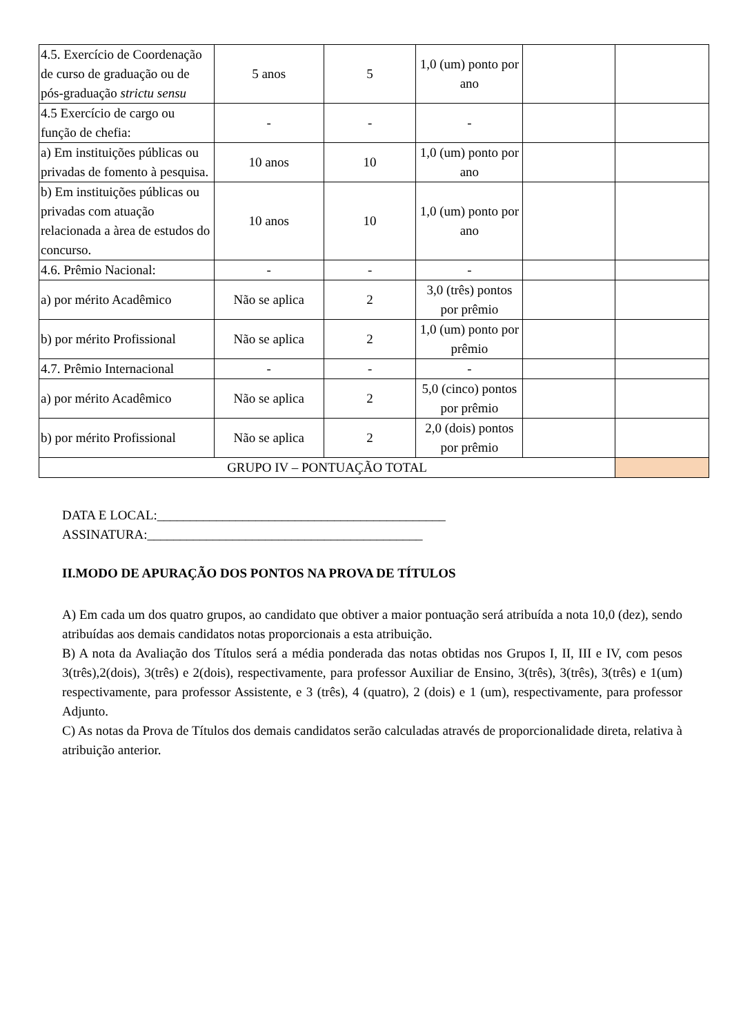| 4.5. Exercício de Coordenação de curso de graduação ou de pós-graduação strictu sensu | 5 anos | 5 | 1,0 (um) ponto por ano | | |
| 4.5 Exercício de cargo ou função de chefia: | - | - | - | | |
| a) Em instituições públicas ou privadas de fomento à pesquisa. | 10 anos | 10 | 1,0 (um) ponto por ano | | |
| b) Em instituições públicas ou privadas com atuação relacionada a àrea de estudos do concurso. | 10 anos | 10 | 1,0 (um) ponto por ano | | |
| 4.6. Prêmio Nacional: | - | - | - | | |
| a) por mérito Acadêmico | Não se aplica | 2 | 3,0 (três) pontos por prêmio | | |
| b) por mérito Profissional | Não se aplica | 2 | 1,0 (um) ponto por prêmio | | |
| 4.7. Prêmio Internacional | - | - | - | | |
| a) por mérito Acadêmico | Não se aplica | 2 | 5,0 (cinco) pontos por prêmio | | |
| b) por mérito Profissional | Não se aplica | 2 | 2,0 (dois) pontos por prêmio | | |
| GRUPO IV – PONTUAÇÃO TOTAL | | | | | |
DATA E LOCAL:____________________________________________
ASSINATURA:__________________________________________
II.MODO DE APURAÇÃO DOS PONTOS NA PROVA DE TÍTULOS
A) Em cada um dos quatro grupos, ao candidato que obtiver a maior pontuação será atribuída a nota 10,0 (dez), sendo atribuídas aos demais candidatos notas proporcionais a esta atribuição.
B) A nota da Avaliação dos Títulos será a média ponderada das notas obtidas nos Grupos I, II, III e IV, com pesos 3(três),2(dois), 3(três) e 2(dois), respectivamente, para professor Auxiliar de Ensino, 3(três), 3(três), 3(três) e 1(um) respectivamente, para professor Assistente, e 3 (três), 4 (quatro), 2 (dois) e 1 (um), respectivamente, para professor Adjunto.
C) As notas da Prova de Títulos dos demais candidatos serão calculadas através de proporcionalidade direta, relativa à atribuição anterior.